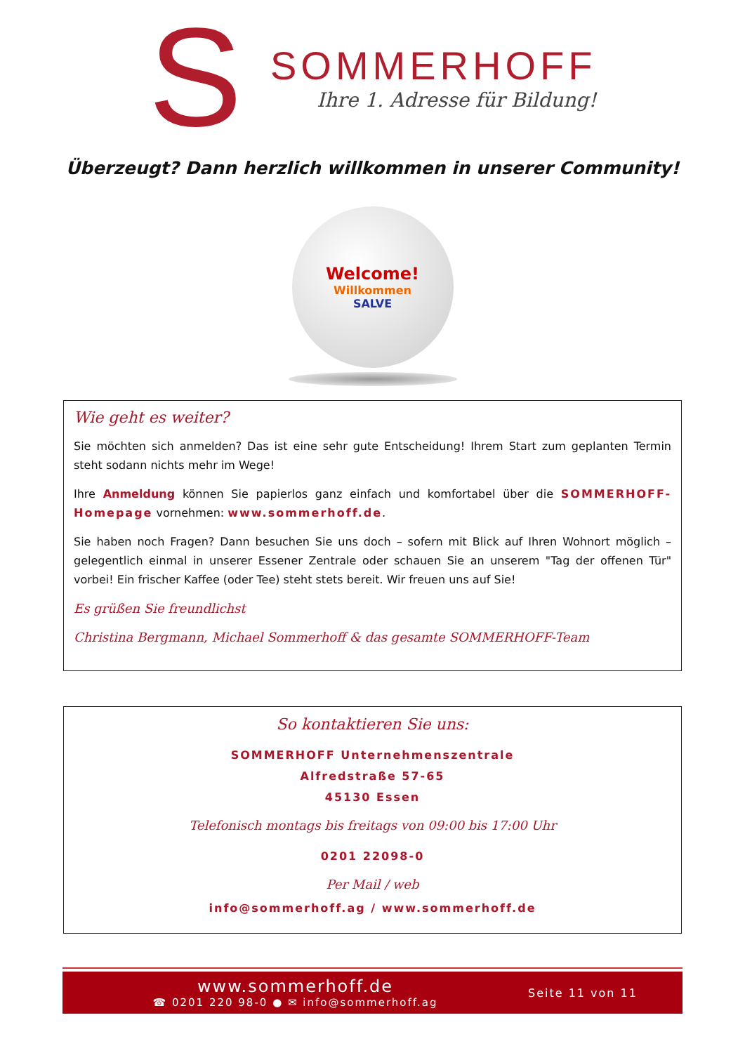S
SOMMERHOFF
Ihre 1. Adresse für Bildung!
Überzeugt? Dann herzlich willkommen in unserer Community!
Welcome!
Willkommen
SALVE
Wie geht es weiter?
Sie möchten sich anmelden? Das ist eine sehr gute Entscheidung! Ihrem Start zum geplanten Termin steht sodann nichts mehr im Wege!
Ihre Anmeldung können Sie papierlos ganz einfach und komfortabel über die SOMMERHOFF-Homepage vornehmen: www.sommerhoff.de.
Sie haben noch Fragen? Dann besuchen Sie uns doch – sofern mit Blick auf Ihren Wohnort möglich – gelegentlich einmal in unserer Essener Zentrale oder schauen Sie an unserem "Tag der offenen Tür" vorbei! Ein frischer Kaffee (oder Tee) steht stets bereit. Wir freuen uns auf Sie!
Es grüßen Sie freundlichst
Christina Bergmann, Michael Sommerhoff & das gesamte SOMMERHOFF-Team
So kontaktieren Sie uns:
SOMMERHOFF Unternehmenszentrale
Alfredstraße 57-65
45130 Essen
Telefonisch montags bis freitags von 09:00 bis 17:00 Uhr
0201 22098-0
Per Mail / web
info@sommerhoff.ag / www.sommerhoff.de
www.sommerhoff.de
☎ 0201 220 98-0 ● ✉ info@sommerhoff.ag
Seite 11 von 11